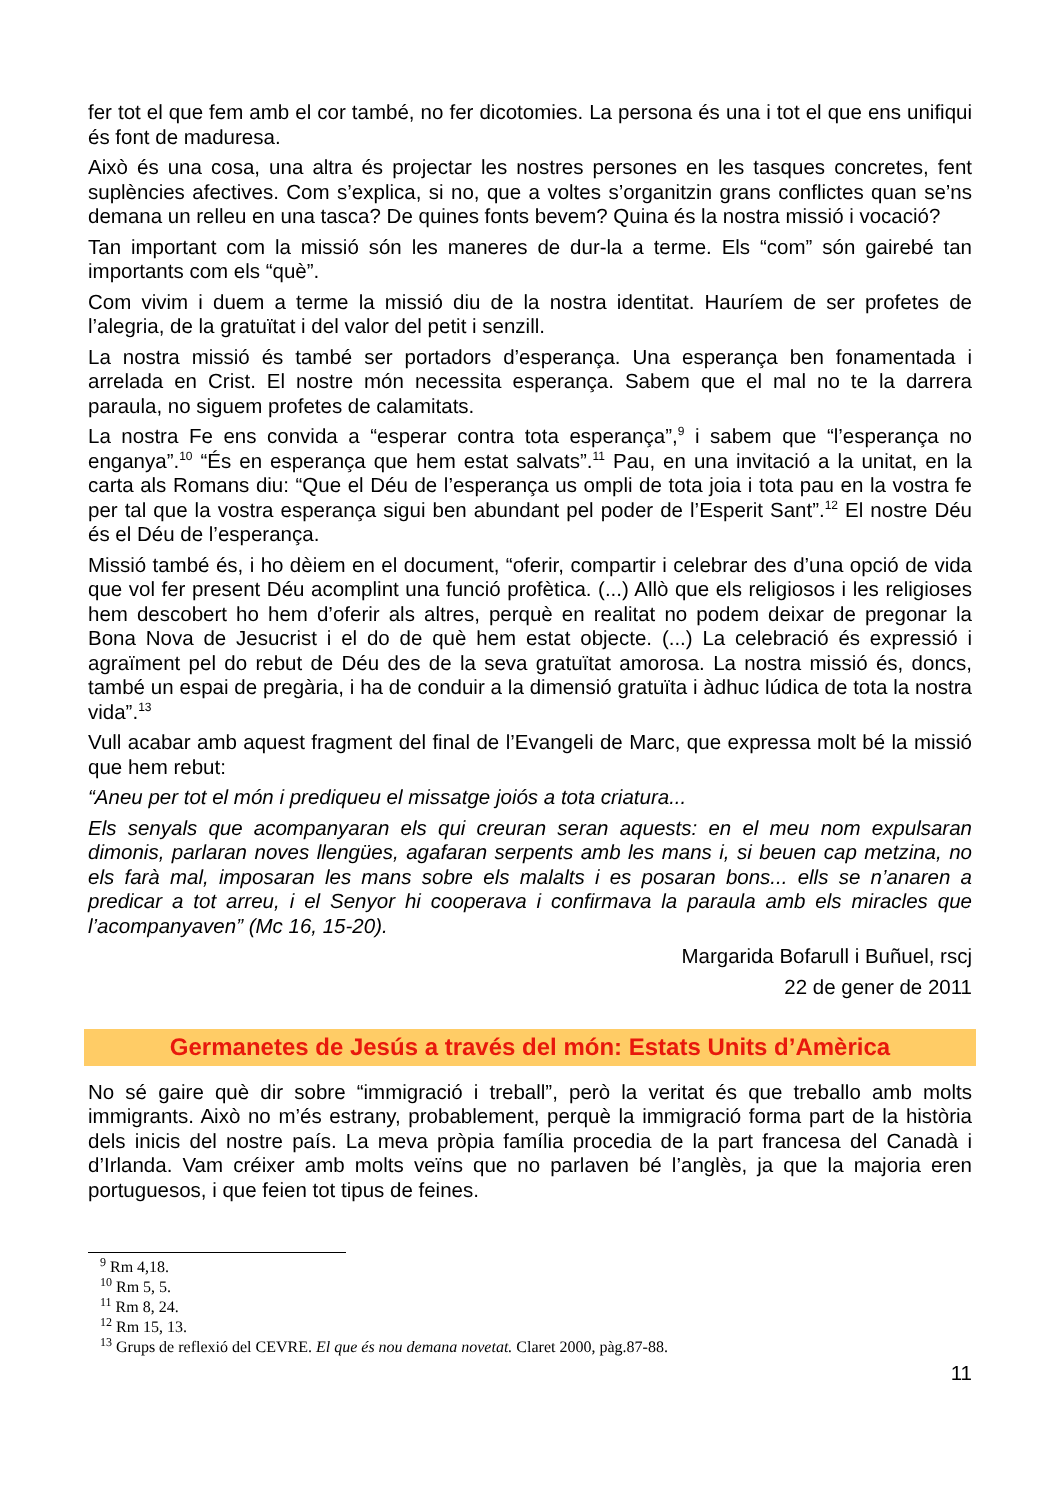fer tot el que fem amb el cor també, no fer dicotomies. La persona és una i tot el que ens unifiqui és font de maduresa.
Això és una cosa, una altra és projectar les nostres persones en les tasques concretes, fent suplències afectives. Com s’explica, si no, que a voltes s’organitzin grans conflictes quan se’ns demana un relleu en una tasca? De quines fonts bevem? Quina és la nostra missió i vocació?
Tan important com la missió són les maneres de dur-la a terme. Els “com” són gairebé tan importants com els “què”.
Com vivim i duem a terme la missió diu de la nostra identitat. Hauríem de ser profetes de l’alegria, de la gratuïtat i del valor del petit i senzill.
La nostra missió és també ser portadors d’esperança. Una esperança ben fonamentada i arrelada en Crist. El nostre món necessita esperança. Sabem que el mal no te la darrera paraula, no siguem profetes de calamitats.
La nostra Fe ens convida a “esperar contra tota esperança”,<sup>9</sup> i sabem que “l’esperança no enganya”.<sup>10</sup> “És en esperança que hem estat salvats”.<sup>11</sup> Pau, en una invitació a la unitat, en la carta als Romans diu: “Que el Déu de l’esperança us ompli de tota joia i tota pau en la vostra fe per tal que la vostra esperança sigui ben abundant pel poder de l’Esperit Sant”.<sup>12</sup> El nostre Déu és el Déu de l’esperança.
Missió també és, i ho dèiem en el document, “oferir, compartir i celebrar des d’una opció de vida que vol fer present Déu acomplint una funció profètica. (...) Allò que els religiosos i les religioses hem descobert ho hem d’oferir als altres, perquè en realitat no podem deixar de pregonar la Bona Nova de Jesucrist i el do de què hem estat objecte. (...) La celebració és expressió i agraïment pel do rebut de Déu des de la seva gratuïtat amorosa. La nostra missió és, doncs, també un espai de pregària, i ha de conduir a la dimensió gratuïta i àdhuc lúdica de tota la nostra vida”.<sup>13</sup>
Vull acabar amb aquest fragment del final de l’Evangeli de Marc, que expressa molt bé la missió que hem rebut:
“Aneu per tot el món i prediqueu el missatge joiós a tota criatura...
Els senyals que acompanyaran els qui creuran seran aquests: en el meu nom expulsaran dimonis, parlaran noves llengües, agafaran serpents amb les mans i, si beuen cap metzina, no els farà mal, imposaran les mans sobre els malalts i es posaran bons... ells se n’anaren a predicar a tot arreu, i el Senyor hi cooperava i confirmava la paraula amb els miracles que l’acompanyaven” (Mc 16, 15-20).
Margarida Bofarull i Buñuel, rscj
22 de gener de 2011
Germanetes de Jesús a través del món: Estats Units d’Amèrica
No sé gaire què dir sobre “immigració i treball”, però la veritat és que treballo amb molts immigrants. Això no m’és estrany, probablement, perquè la immigració forma part de la història dels inicis del nostre país. La meva pròpia família procedia de la part francesa del Canadà i d’Irlanda. Vam créixer amb molts veïns que no parlaven bé l’anglès, ja que la majoria eren portuguesos, i que feien tot tipus de feines.
<sup>9</sup> Rm 4,18.
<sup>10</sup> Rm 5, 5.
<sup>11</sup> Rm 8, 24.
<sup>12</sup> Rm 15, 13.
<sup>13</sup> Grups de reflexió del CEVRE. El que és nou demana novetat. Claret 2000, pàg.87-88.
11